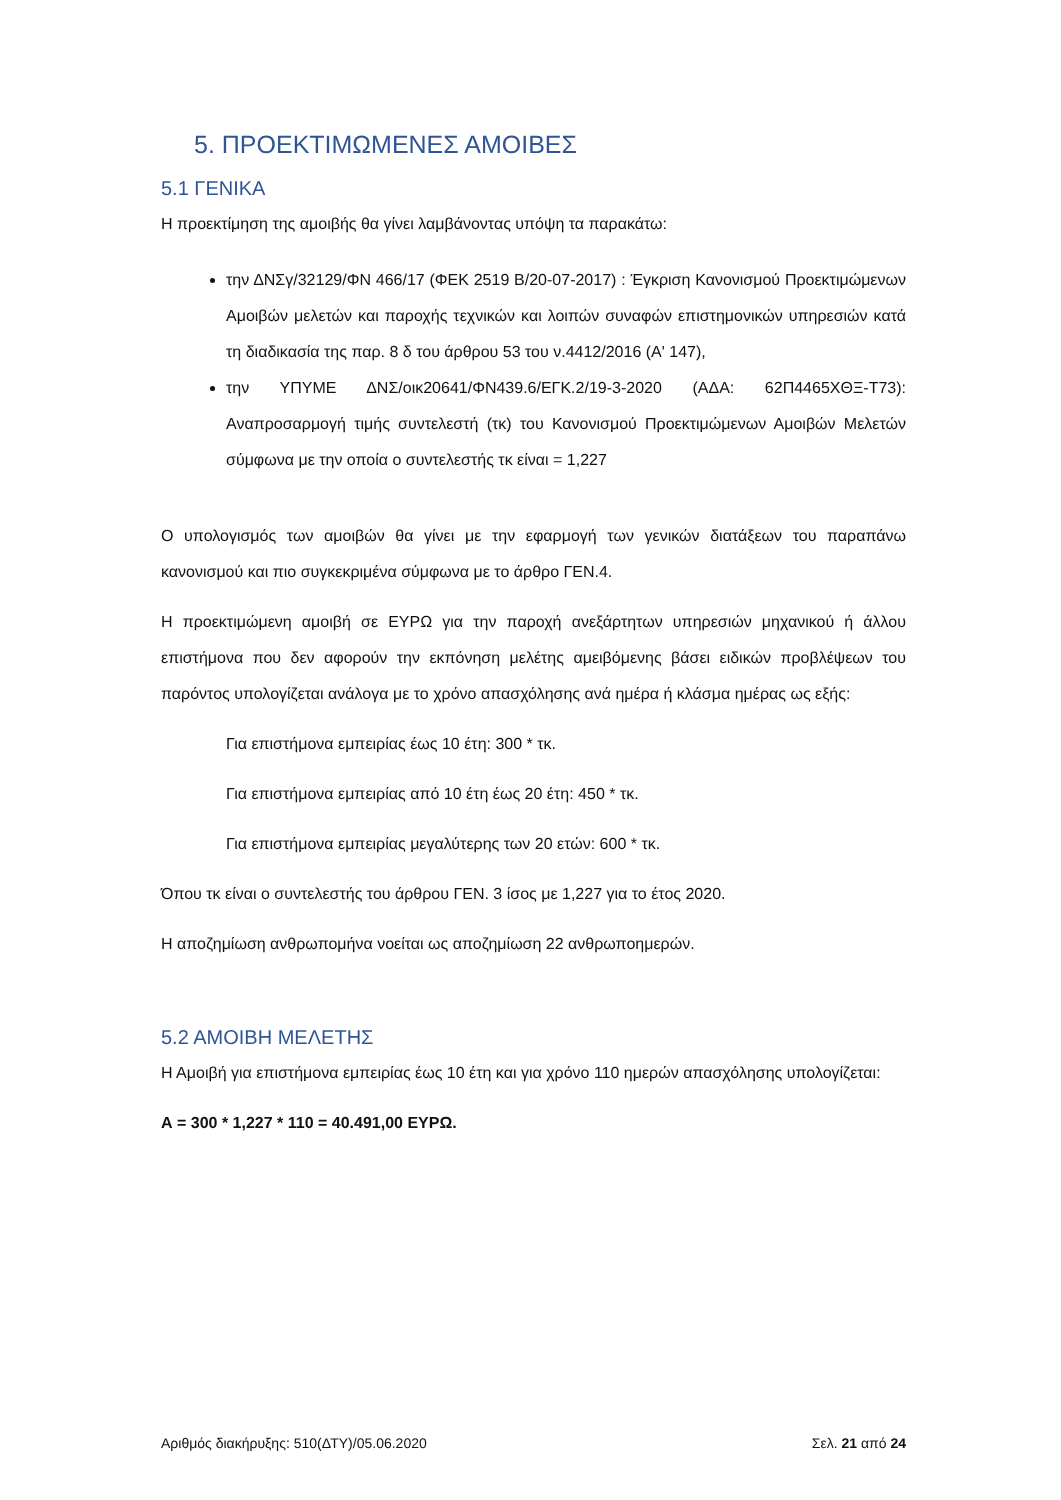5. ΠΡΟΕΚΤΙΜΩΜΕΝΕΣ ΑΜΟΙΒΕΣ
5.1 ΓΕΝΙΚΑ
Η προεκτίμηση της αμοιβής θα γίνει λαμβάνοντας υπόψη τα παρακάτω:
την ΔΝΣγ/32129/ΦΝ 466/17 (ΦΕΚ 2519 Β/20-07-2017) : Έγκριση Κανονισμού Προεκτιμώμενων Αμοιβών μελετών και παροχής τεχνικών και λοιπών συναφών επιστημονικών υπηρεσιών κατά τη διαδικασία της παρ. 8 δ του άρθρου 53 του ν.4412/2016 (Α' 147),
την ΥΠΥΜΕ ΔΝΣ/οικ20641/ΦΝ439.6/ΕΓΚ.2/19-3-2020 (ΑΔΑ: 62Π4465ΧΘΞ-Τ73): Αναπροσαρμογή τιμής συντελεστή (τκ) του Κανονισμού Προεκτιμώμενων Αμοιβών Μελετών σύμφωνα με την οποία ο συντελεστής τκ είναι = 1,227
Ο υπολογισμός των αμοιβών θα γίνει με την εφαρμογή των γενικών διατάξεων του παραπάνω κανονισμού και πιο συγκεκριμένα σύμφωνα με το άρθρο ΓΕΝ.4.
Η προεκτιμώμενη αμοιβή σε ΕΥΡΩ για την παροχή ανεξάρτητων υπηρεσιών μηχανικού ή άλλου επιστήμονα που δεν αφορούν την εκπόνηση μελέτης αμειβόμενης βάσει ειδικών προβλέψεων του παρόντος υπολογίζεται ανάλογα με το χρόνο απασχόλησης ανά ημέρα ή κλάσμα ημέρας ως εξής:
Για επιστήμονα εμπειρίας έως 10 έτη: 300 * τκ.
Για επιστήμονα εμπειρίας από 10 έτη έως 20 έτη: 450 * τκ.
Για επιστήμονα εμπειρίας μεγαλύτερης των 20 ετών: 600 * τκ.
Όπου τκ είναι ο συντελεστής του άρθρου ΓΕΝ. 3 ίσος με 1,227 για το έτος 2020.
Η αποζημίωση ανθρωπομήνα νοείται ως αποζημίωση 22 ανθρωποημερών.
5.2 ΑΜΟΙΒΗ ΜΕΛΕΤΗΣ
Η Αμοιβή για επιστήμονα εμπειρίας έως 10 έτη και για χρόνο 110 ημερών απασχόλησης υπολογίζεται:
Α = 300 * 1,227 * 110 = 40.491,00 ΕΥΡΩ.
Αριθμός διακήρυξης: 510(ΔΤΥ)/05.06.2020 Σελ. 21 από 24